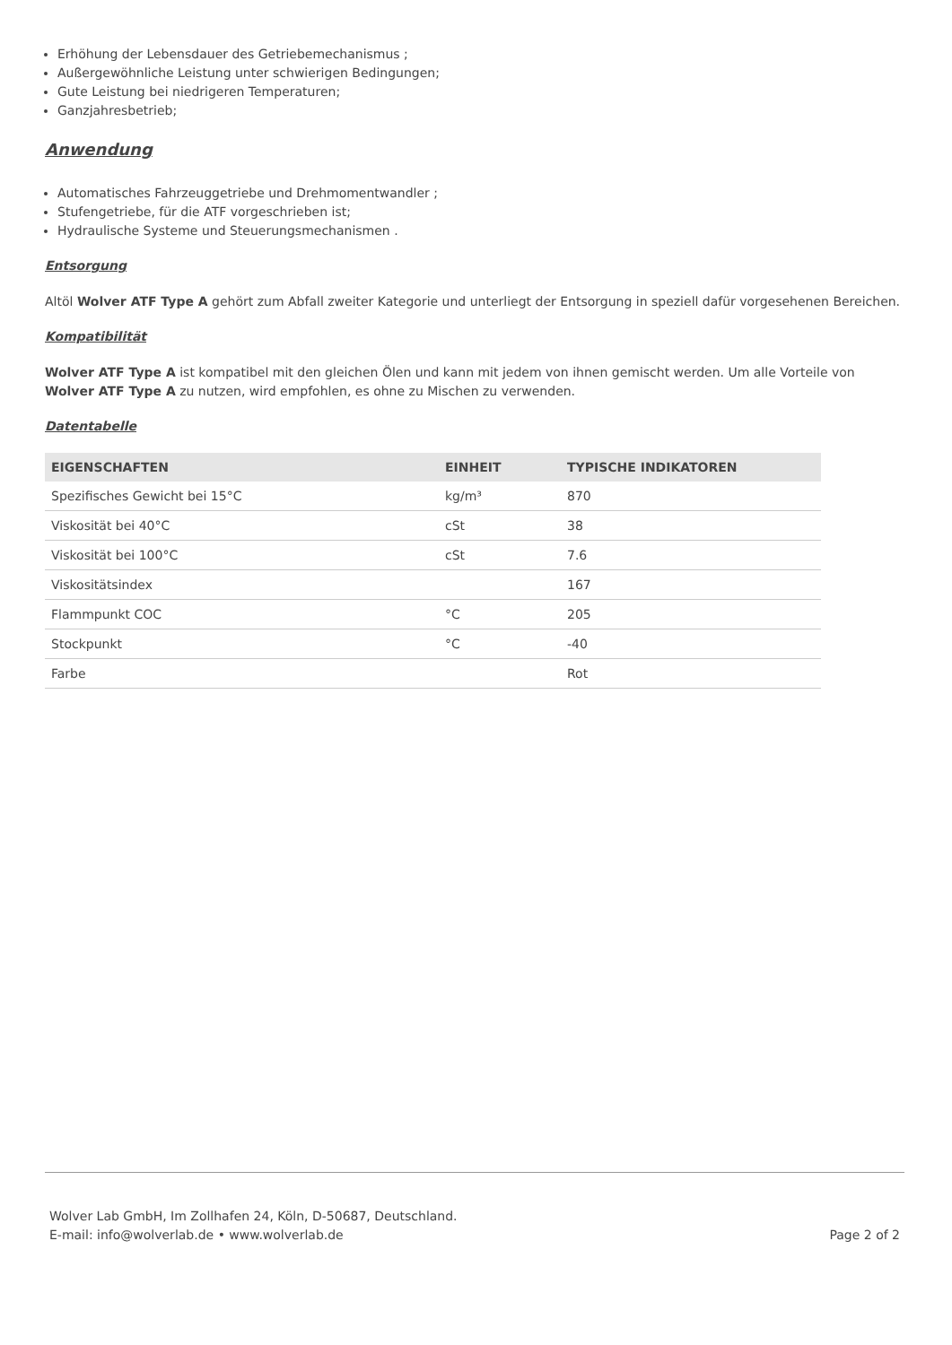Erhöhung der Lebensdauer des Getriebemechanismus ;
Außergewöhnliche Leistung unter schwierigen Bedingungen;
Gute Leistung bei niedrigeren Temperaturen;
Ganzjahresbetrieb;
Anwendung
Automatisches Fahrzeuggetriebe und Drehmomentwandler ;
Stufengetriebe, für die ATF vorgeschrieben ist;
Hydraulische Systeme und Steuerungsmechanismen .
Entsorgung
Altöl Wolver ATF Type A gehört zum Abfall zweiter Kategorie und unterliegt der Entsorgung in speziell dafür vorgesehenen Bereichen.
Kompatibilität
Wolver ATF Type A ist kompatibel mit den gleichen Ölen und kann mit jedem von ihnen gemischt werden. Um alle Vorteile von Wolver ATF Type A zu nutzen, wird empfohlen, es ohne zu Mischen zu verwenden.
Datentabelle
| EIGENSCHAFTEN | EINHEIT | TYPISCHE INDIKATOREN |
| --- | --- | --- |
| Spezifisches Gewicht bei 15°C | kg/m³ | 870 |
| Viskosität bei 40°C | cSt | 38 |
| Viskosität bei 100°C | cSt | 7.6 |
| Viskositätsindex | | 167 |
| Flammpunkt COC | °C | 205 |
| Stockpunkt | °C | -40 |
| Farbe | | Rot |
Wolver Lab GmbH, Im Zollhafen 24, Köln, D-50687, Deutschland.
E-mail: info@wolverlab.de • www.wolverlab.de
Page 2 of 2